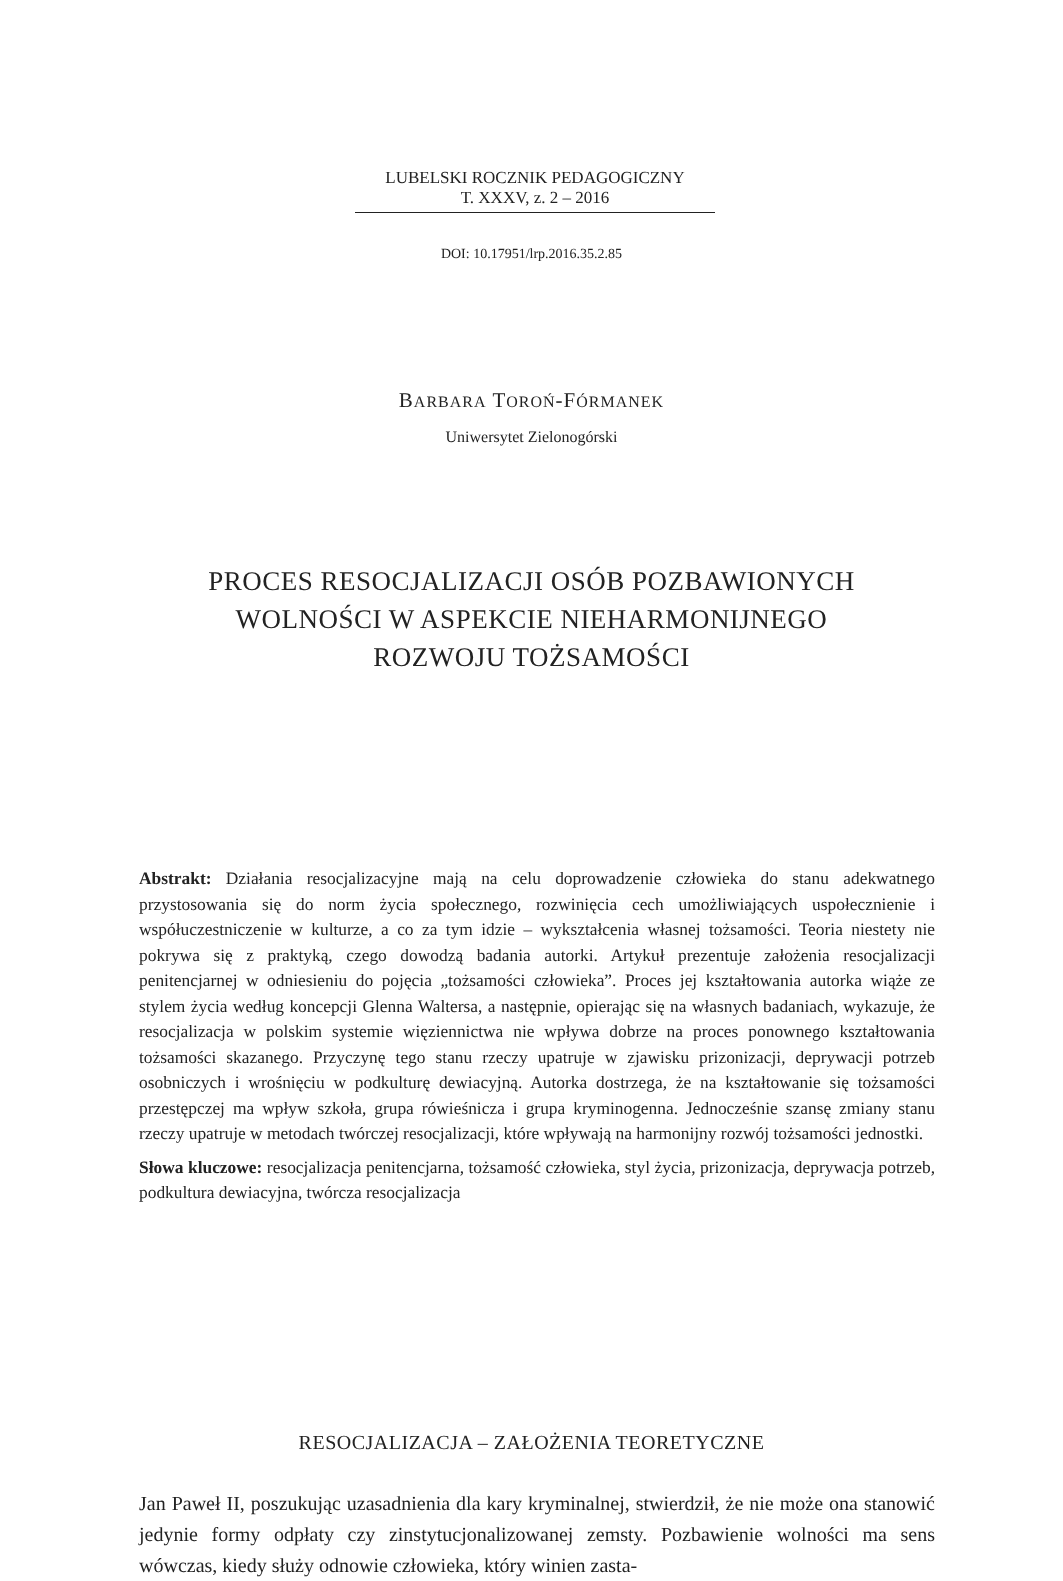LUBELSKI ROCZNIK PEDAGOGICZNY
T. XXXV, z. 2 – 2016
DOI: 10.17951/lrp.2016.35.2.85
BARBARA TOROŃ-FÓRMANEK
Uniwersytet Zielonogórski
PROCES RESOCJALIZACJI OSÓB POZBAWIONYCH
WOLNOŚCI W ASPEKCIE NIEHARMONIJNEGO
ROZWOJU TOŻSAMOŚCI
Abstrakt: Działania resocjalizacyjne mają na celu doprowadzenie człowieka do stanu adekwatnego przystosowania się do norm życia społecznego, rozwinięcia cech umożliwiających uspołecznienie i współuczestniczenie w kulturze, a co za tym idzie – wykształcenia własnej tożsamości. Teoria niestety nie pokrywa się z praktyką, czego dowodzą badania autorki. Artykuł prezentuje założenia resocjalizacji penitencjarnej w odniesieniu do pojęcia „tożsamości człowieka”. Proces jej kształtowania autorka wiąże ze stylem życia według koncepcji Glenna Waltersa, a następnie, opierając się na własnych badaniach, wykazuje, że resocjalizacja w polskim systemie więziennictwa nie wpływa dobrze na proces ponownego kształtowania tożsamości skazanego. Przyczynę tego stanu rzeczy upatruje w zjawisku prizonizacji, deprywacji potrzeb osobniczych i wrośnięciu w podkulturę dewiacyjną. Autorka dostrzega, że na kształtowanie się tożsamości przestępczej ma wpływ szkoła, grupa rówieśnicza i grupa kryminogenna. Jednocześnie szansę zmiany stanu rzeczy upatruje w metodach twórczej resocjalizacji, które wpływają na harmonijny rozwój tożsamości jednostki.
Słowa kluczowe: resocjalizacja penitencjarna, tożsamość człowieka, styl życia, prizonizacja, deprywacja potrzeb, podkultura dewiacyjna, twórcza resocjalizacja
RESOCJALIZACJA – ZAŁOŻENIA TEORETYCZNE
Jan Paweł II, poszukując uzasadnienia dla kary kryminalnej, stwierdził, że nie może ona stanowić jedynie formy odpłaty czy zinstytucjonalizowanej zemsty. Pozbawienie wolności ma sens wówczas, kiedy służy odnowie człowieka, który winien zasta-